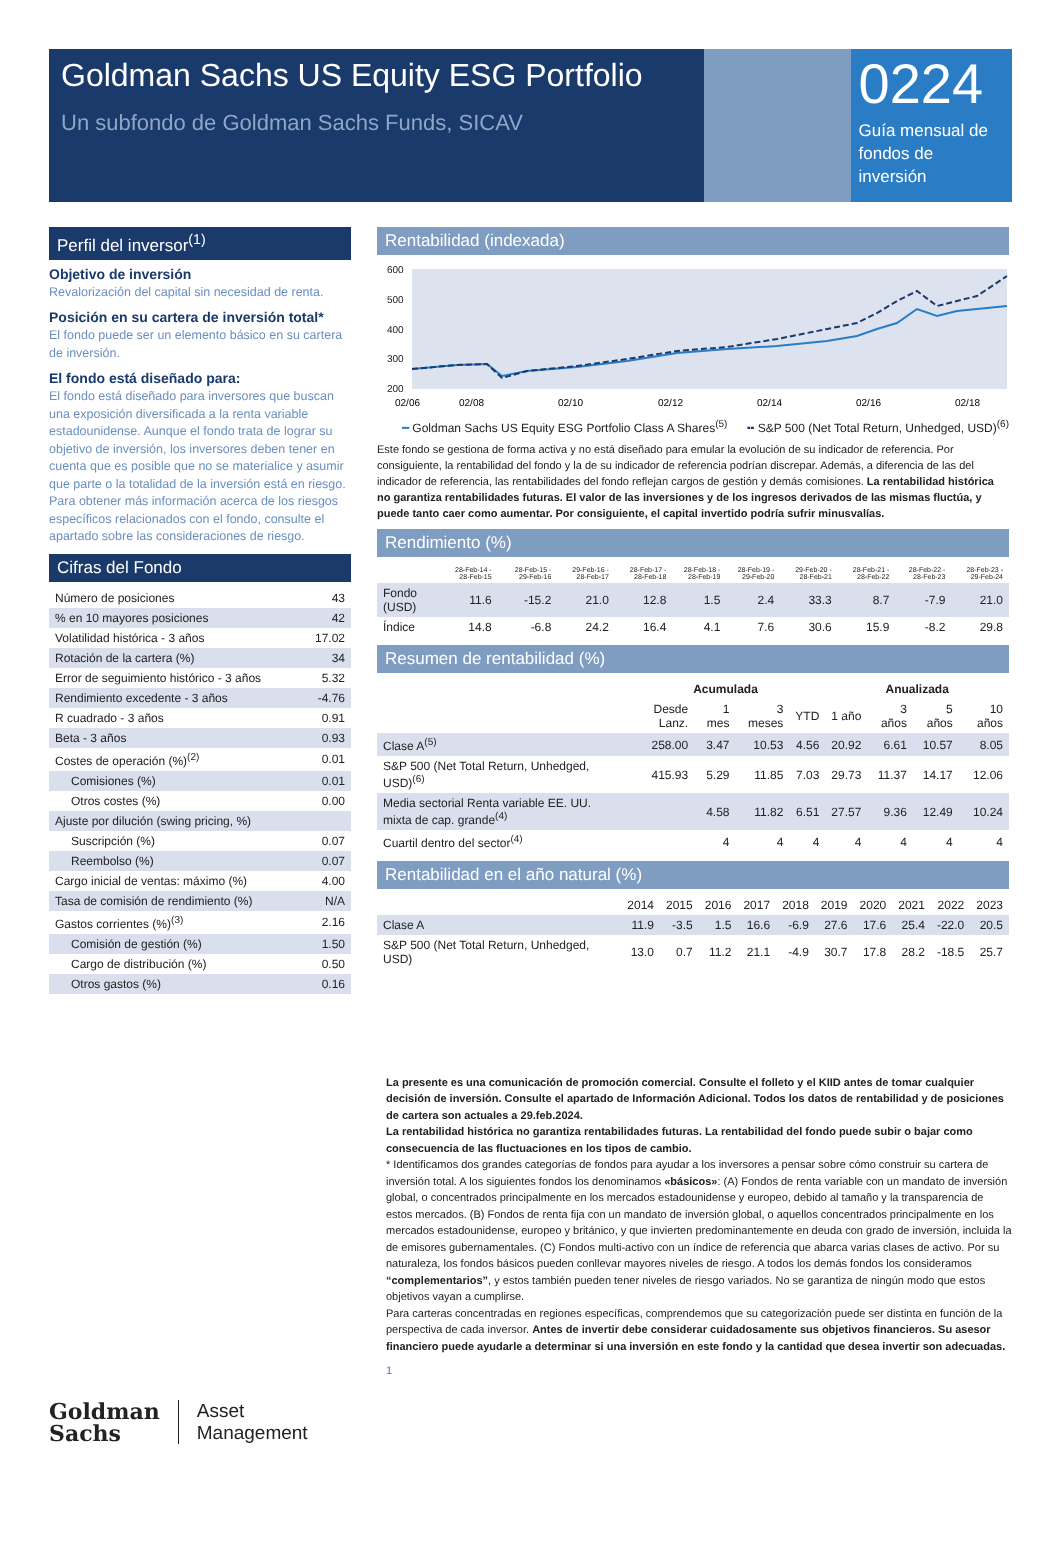Goldman Sachs US Equity ESG Portfolio
Un subfondo de Goldman Sachs Funds, SICAV
0224
Guía mensual de fondos de inversión
Perfil del inversor<sup>(1)</sup>
Objetivo de inversión
Revalorización del capital sin necesidad de renta.
Posición en su cartera de inversión total*
El fondo puede ser un elemento básico en su cartera de inversión.
El fondo está diseñado para:
El fondo está diseñado para inversores que buscan una exposición diversificada a la renta variable estadounidense. Aunque el fondo trata de lograr su objetivo de inversión, los inversores deben tener en cuenta que es posible que no se materialice y asumir que parte o la totalidad de la inversión está en riesgo. Para obtener más información acerca de los riesgos específicos relacionados con el fondo, consulte el apartado sobre las consideraciones de riesgo.
Cifras del Fondo
| Número de posiciones | 43 |
| % en 10 mayores posiciones | 42 |
| Volatilidad histórica - 3 años | 17.02 |
| Rotación de la cartera (%) | 34 |
| Error de seguimiento histórico - 3 años | 5.32 |
| Rendimiento excedente - 3 años | -4.76 |
| R cuadrado - 3 años | 0.91 |
| Beta - 3 años | 0.93 |
| Costes de operación (%)<sup>(2)</sup> | 0.01 |
| Comisiones (%) | 0.01 |
| Otros costes (%) | 0.00 |
| Ajuste por dilución (swing pricing, %) | |
| Suscripción (%) | 0.07 |
| Reembolso (%) | 0.07 |
| Cargo inicial de ventas: máximo (%) | 4.00 |
| Tasa de comisión de rendimiento (%) | N/A |
| Gastos corrientes (%)<sup>(3)</sup> | 2.16 |
| Comisión de gestión (%) | 1.50 |
| Cargo de distribución (%) | 0.50 |
| Otros gastos (%) | 0.16 |
Rentabilidad (indexada)
600
500
400
300
200
02/06
02/08
02/10
02/12
02/14
02/16
02/18
━ Goldman Sachs US Equity ESG Portfolio Class A Shares<sup>(5)</sup> ╍ S&P 500 (Net Total Return, Unhedged, USD)<sup>(6)</sup>
Este fondo se gestiona de forma activa y no está diseñado para emular la evolución de su indicador de referencia. Por consiguiente, la rentabilidad del fondo y la de su indicador de referencia podrían discrepar. Además, a diferencia de las del indicador de referencia, las rentabilidades del fondo reflejan cargos de gestión y demás comisiones. La rentabilidad histórica no garantiza rentabilidades futuras. El valor de las inversiones y de los ingresos derivados de las mismas fluctúa, y puede tanto caer como aumentar. Por consiguiente, el capital invertido podría sufrir minusvalías.
Rendimiento (%)
| | 28-Feb-14 - 28-Feb-15 | 28-Feb-15 - 29-Feb-16 | 29-Feb-16 - 28-Feb-17 | 28-Feb-17 - 28-Feb-18 | 28-Feb-18 - 28-Feb-19 | 28-Feb-19 - 29-Feb-20 | 29-Feb-20 - 28-Feb-21 | 28-Feb-21 - 28-Feb-22 | 28-Feb-22 - 28-Feb-23 | 28-Feb-23 - 29-Feb-24 |
| --- | --- | --- | --- | --- | --- | --- | --- | --- | --- | --- |
| Fondo (USD) | 11.6 | -15.2 | 21.0 | 12.8 | 1.5 | 2.4 | 33.3 | 8.7 | -7.9 | 21.0 |
| Índice | 14.8 | -6.8 | 24.2 | 16.4 | 4.1 | 7.6 | 30.6 | 15.9 | -8.2 | 29.8 |
Resumen de rentabilidad (%)
| | Acumulada | | | | Anualizada | | | |
| --- | --- | --- | --- | --- | --- | --- | --- | --- |
| | Desde Lanz. | 1 mes | 3 meses | YTD | 1 año | 3 años | 5 años | 10 años |
| Clase A<sup>(5)</sup> | 258.00 | 3.47 | 10.53 | 4.56 | 20.92 | 6.61 | 10.57 | 8.05 |
| S&P 500 (Net Total Return, Unhedged, USD)<sup>(6)</sup> | 415.93 | 5.29 | 11.85 | 7.03 | 29.73 | 11.37 | 14.17 | 12.06 |
| Media sectorial Renta variable EE. UU. mixta de cap. grande<sup>(4)</sup> | | 4.58 | 11.82 | 6.51 | 27.57 | 9.36 | 12.49 | 10.24 |
| Cuartil dentro del sector<sup>(4)</sup> | | 4 | 4 | 4 | 4 | 4 | 4 | 4 |
Rentabilidad en el año natural (%)
| | 2014 | 2015 | 2016 | 2017 | 2018 | 2019 | 2020 | 2021 | 2022 | 2023 |
| --- | --- | --- | --- | --- | --- | --- | --- | --- | --- | --- |
| Clase A | 11.9 | -3.5 | 1.5 | 16.6 | -6.9 | 27.6 | 17.6 | 25.4 | -22.0 | 20.5 |
| S&P 500 (Net Total Return, Unhedged, USD) | 13.0 | 0.7 | 11.2 | 21.1 | -4.9 | 30.7 | 17.8 | 28.2 | -18.5 | 25.7 |
La presente es una comunicación de promoción comercial. Consulte el folleto y el KIID antes de tomar cualquier decisión de inversión. Consulte el apartado de Información Adicional. Todos los datos de rentabilidad y de posiciones de cartera son actuales a 29.feb.2024.
La rentabilidad histórica no garantiza rentabilidades futuras. La rentabilidad del fondo puede subir o bajar como consecuencia de las fluctuaciones en los tipos de cambio.
* Identificamos dos grandes categorías de fondos para ayudar a los inversores a pensar sobre cómo construir su cartera de inversión total. A los siguientes fondos los denominamos «básicos»: (A) Fondos de renta variable con un mandato de inversión global, o concentrados principalmente en los mercados estadounidense y europeo, debido al tamaño y la transparencia de estos mercados. (B) Fondos de renta fija con un mandato de inversión global, o aquellos concentrados principalmente en los mercados estadounidense, europeo y británico, y que invierten predominantemente en deuda con grado de inversión, incluida la de emisores gubernamentales. (C) Fondos multi-activo con un índice de referencia que abarca varias clases de activo. Por su naturaleza, los fondos básicos pueden conllevar mayores niveles de riesgo. A todos los demás fondos los consideramos “complementarios”, y estos también pueden tener niveles de riesgo variados. No se garantiza de ningún modo que estos objetivos vayan a cumplirse.
Para carteras concentradas en regiones específicas, comprendemos que su categorización puede ser distinta en función de la perspectiva de cada inversor. Antes de invertir debe considerar cuidadosamente sus objetivos financieros. Su asesor financiero puede ayudarle a determinar si una inversión en este fondo y la cantidad que desea invertir son adecuadas.
1
Goldman
Sachs
Asset
Management